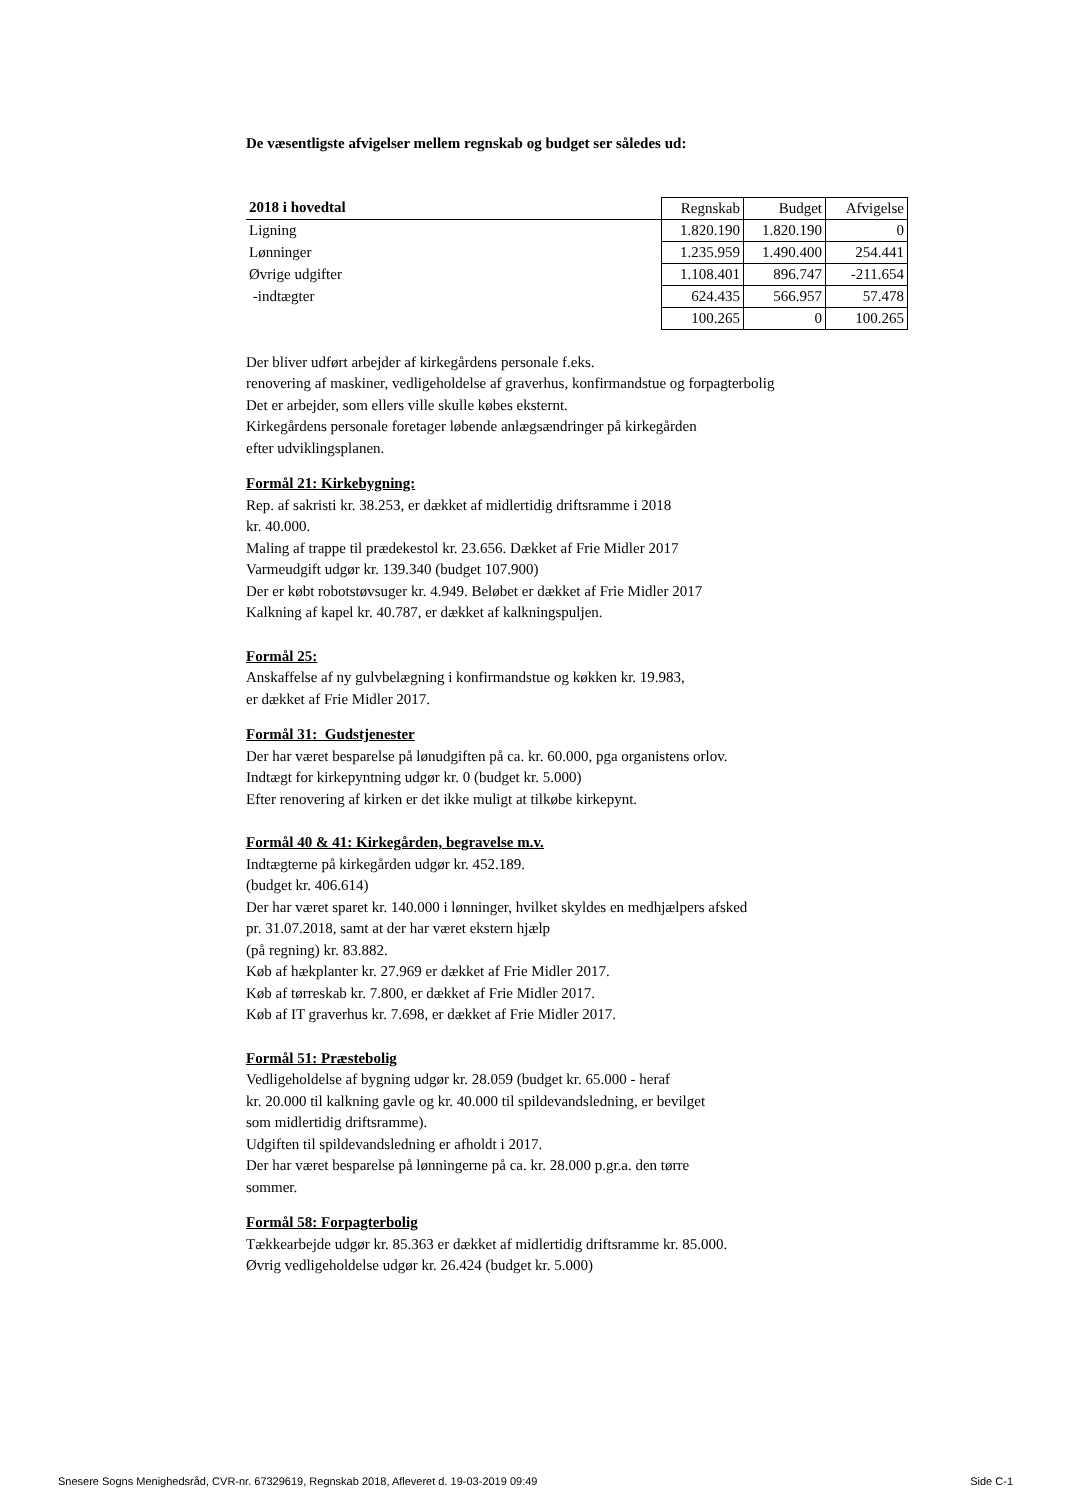De væsentligste afvigelser mellem regnskab og budget ser således ud:
| 2018 i hovedtal | Regnskab | Budget | Afvigelse |
| Ligning | 1.820.190 | 1.820.190 | 0 |
| Lønninger | 1.235.959 | 1.490.400 | 254.441 |
| Øvrige udgifter | 1.108.401 | 896.747 | -211.654 |
| -indtægter | 624.435 | 566.957 | 57.478 |
| | 100.265 | 0 | 100.265 |
Der bliver udført arbejder af kirkegårdens personale f.eks.
renovering af maskiner, vedligeholdelse af graverhus, konfirmandstue og forpagterbolig
Det er arbejder, som ellers ville skulle købes eksternt.
Kirkegårdens personale foretager løbende anlægsændringer på kirkegården
efter udviklingsplanen.
Formål 21: Kirkebygning:
Rep. af sakristi kr. 38.253, er dækket af midlertidig driftsramme i 2018
kr. 40.000.
Maling af trappe til prædekestol kr. 23.656. Dækket af Frie Midler 2017
Varmeudgift udgør kr. 139.340 (budget 107.900)
Der er købt robotstøvsuger kr. 4.949. Beløbet er dækket af Frie Midler 2017
Kalkning af kapel kr. 40.787, er dækket af kalkningspuljen.
Formål 25:
Anskaffelse af ny gulvbelægning i konfirmandstue og køkken kr. 19.983,
er dækket af Frie Midler 2017.
Formål 31: Gudstjenester
Der har været besparelse på lønudgiften på ca. kr. 60.000, pga organistens orlov.
Indtægt for kirkepyntning udgør kr. 0 (budget kr. 5.000)
Efter renovering af kirken er det ikke muligt at tilkøbe kirkepynt.
Formål 40 & 41: Kirkegården, begravelse m.v.
Indtægterne på kirkegården udgør kr. 452.189.
(budget kr. 406.614)
Der har været sparet kr. 140.000 i lønninger, hvilket skyldes en medhjælpers afsked
pr. 31.07.2018, samt at der har været ekstern hjælp
(på regning) kr. 83.882.
Køb af hækplanter kr. 27.969 er dækket af Frie Midler 2017.
Køb af tørreskab kr. 7.800, er dækket af Frie Midler 2017.
Køb af IT graverhus kr. 7.698, er dækket af Frie Midler 2017.
Formål 51: Præstebolig
Vedligeholdelse af bygning udgør kr. 28.059 (budget kr. 65.000 - heraf
kr. 20.000 til kalkning gavle og kr. 40.000 til spildevandsledning, er bevilget
som midlertidig driftsramme).
Udgiften til spildevandsledning er afholdt i 2017.
Der har været besparelse på lønningerne på ca. kr. 28.000 p.gr.a. den tørre
sommer.
Formål 58: Forpagterbolig
Tækkearbejde udgør kr. 85.363 er dækket af midlertidig driftsramme kr. 85.000.
Øvrig vedligeholdelse udgør kr. 26.424 (budget kr. 5.000)
Snesere Sogns Menighedsråd, CVR-nr. 67329619, Regnskab 2018, Afleveret d. 19-03-2019 09:49 Side C-1